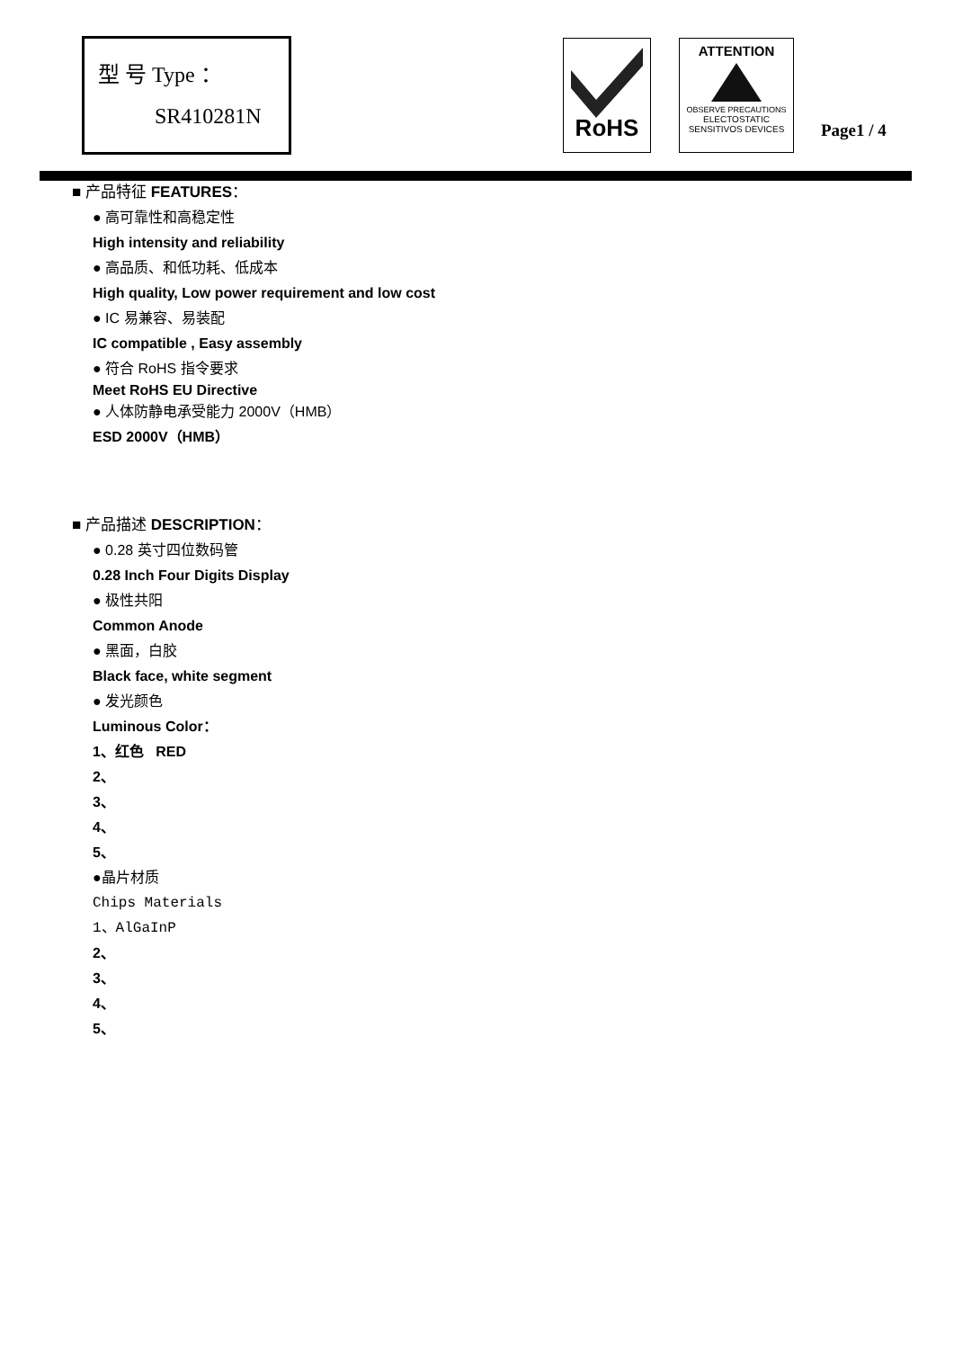型 号 Type ：
SR410281N
RoHS
ATTENTION
OBSERVE PRECAUTIONS
ELECTOSTATIC
SENSITIVOS DEVICES
Page1 / 4
■ 产品特征 FEATURES：
● 高可靠性和高稳定性
High intensity and reliability
● 高品质、和低功耗、低成本
High quality, Low power requirement and low cost
● IC 易兼容、易装配
IC compatible , Easy assembly
● 符合 RoHS 指令要求
Meet RoHS EU Directive
● 人体防静电承受能力 2000V（HMB）
ESD 2000V（HMB）
■ 产品描述 DESCRIPTION：
● 0.28 英寸四位数码管
0.28 Inch Four Digits Display
● 极性共阳
Common Anode
● 黑面，白胶
Black face, white segment
● 发光颜色
Luminous Color：
1、红色 RED
2、
3、
4、
5、
●晶片材质
Chips Materials
1、AlGaInP
2、
3、
4、
5、